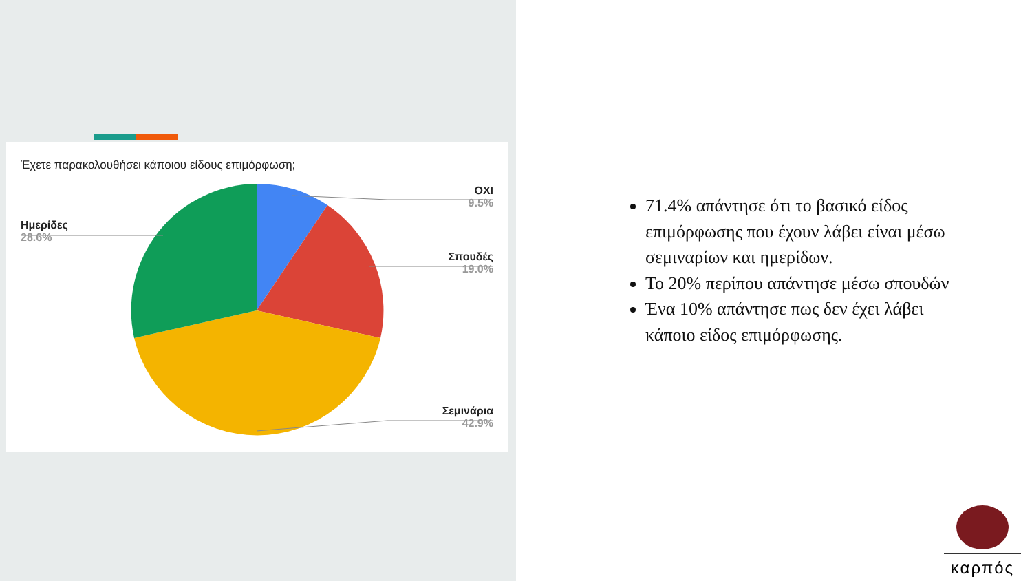Έχετε παρακολουθήσει κάποιου είδους επιμόρφωση;
ΟΧΙ
9.5%
Σπουδές
19.0%
Σεμινάρια
42.9%
Ημερίδες
28.6%
71.4% απάντησε ότι το βασικό είδος επιμόρφωσης που έχουν λάβει είναι μέσω σεμιναρίων και ημερίδων.
Το 20% περίπου απάντησε μέσω σπουδών
Ένα 10% απάντησε πως δεν έχει λάβει κάποιο είδος επιμόρφωσης.
καρπός